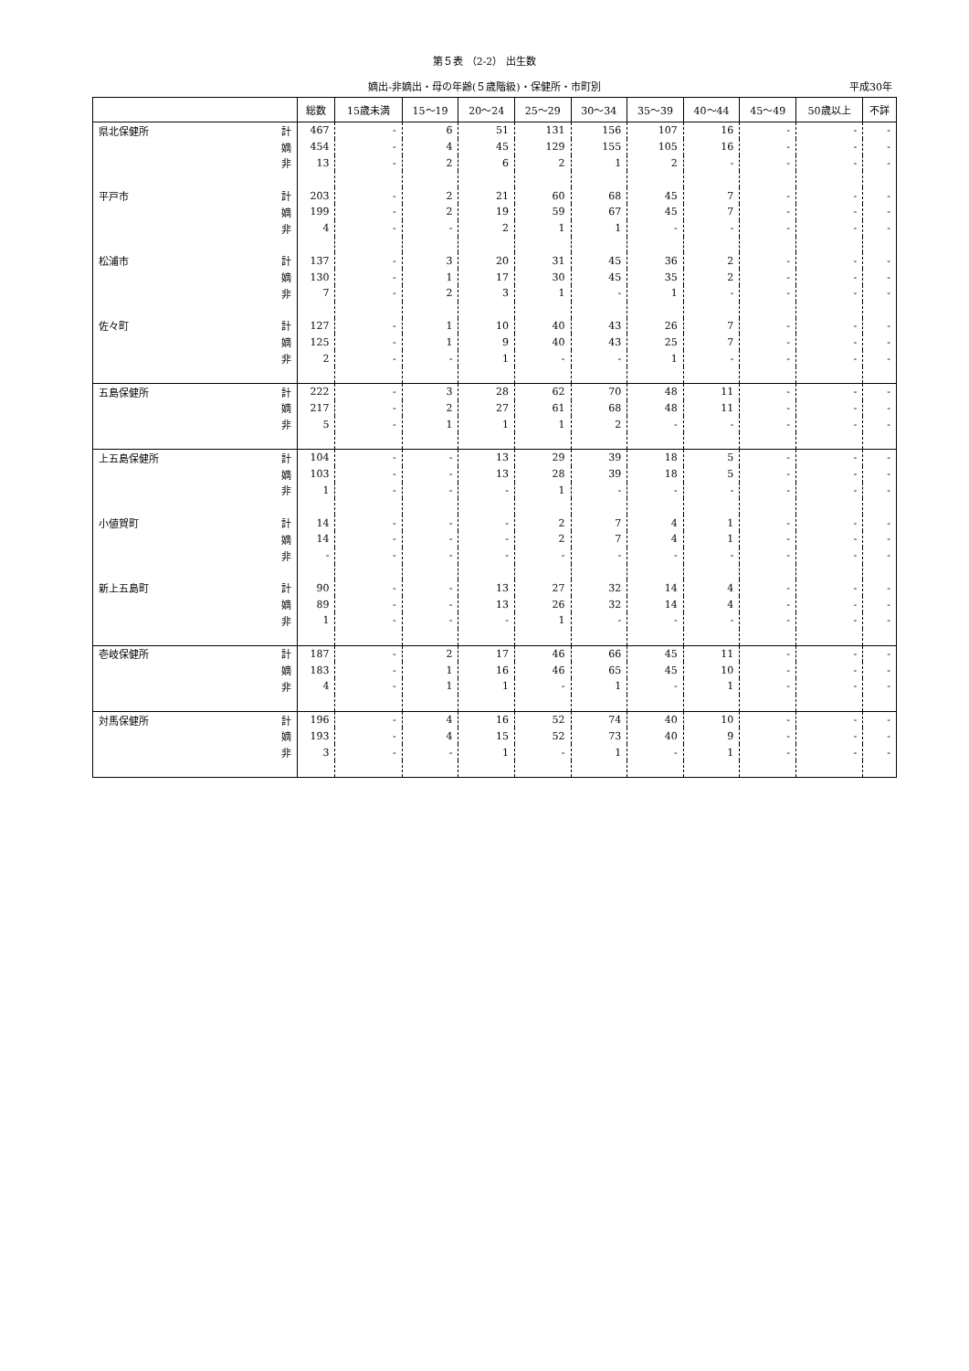第５表 （2-2） 出生数
嫡出-非嫡出・母の年齢(５歳階級)・保健所・市町別 平成30年
| | | 総数 | 15歳未満 | 15～19 | 20～24 | 25～29 | 30～34 | 35～39 | 40～44 | 45～49 | 50歳以上 | 不詳 |
| --- | --- | --- | --- | --- | --- | --- | --- | --- | --- | --- | --- | --- |
| 県北保健所 | 計 | 467 | - | 6 | 51 | 131 | 156 | 107 | 16 | - | - | - |
| | 嫡 | 454 | - | 4 | 45 | 129 | 155 | 105 | 16 | - | - | - |
| | 非 | 13 | - | 2 | 6 | 2 | 1 | 2 | - | - | - | - |
| 平戸市 | 計 | 203 | - | 2 | 21 | 60 | 68 | 45 | 7 | - | - | - |
| | 嫡 | 199 | - | 2 | 19 | 59 | 67 | 45 | 7 | - | - | - |
| | 非 | 4 | - | - | 2 | 1 | 1 | - | - | - | - | - |
| 松浦市 | 計 | 137 | - | 3 | 20 | 31 | 45 | 36 | 2 | - | - | - |
| | 嫡 | 130 | - | 1 | 17 | 30 | 45 | 35 | 2 | - | - | - |
| | 非 | 7 | - | 2 | 3 | 1 | - | 1 | - | - | - | - |
| 佐々町 | 計 | 127 | - | 1 | 10 | 40 | 43 | 26 | 7 | - | - | - |
| | 嫡 | 125 | - | 1 | 9 | 40 | 43 | 25 | 7 | - | - | - |
| | 非 | 2 | - | - | 1 | - | - | 1 | - | - | - | - |
| 五島保健所 | 計 | 222 | - | 3 | 28 | 62 | 70 | 48 | 11 | - | - | - |
| | 嫡 | 217 | - | 2 | 27 | 61 | 68 | 48 | 11 | - | - | - |
| | 非 | 5 | - | 1 | 1 | 1 | 2 | - | - | - | - | - |
| 上五島保健所 | 計 | 104 | - | - | 13 | 29 | 39 | 18 | 5 | - | - | - |
| | 嫡 | 103 | - | - | 13 | 28 | 39 | 18 | 5 | - | - | - |
| | 非 | 1 | - | - | - | 1 | - | - | - | - | - | - |
| 小値賀町 | 計 | 14 | - | - | - | 2 | 7 | 4 | 1 | - | - | - |
| | 嫡 | 14 | - | - | - | 2 | 7 | 4 | 1 | - | - | - |
| | 非 | - | - | - | - | - | - | - | - | - | - | - |
| 新上五島町 | 計 | 90 | - | - | 13 | 27 | 32 | 14 | 4 | - | - | - |
| | 嫡 | 89 | - | - | 13 | 26 | 32 | 14 | 4 | - | - | - |
| | 非 | 1 | - | - | - | 1 | - | - | - | - | - | - |
| 壱岐保健所 | 計 | 187 | - | 2 | 17 | 46 | 66 | 45 | 11 | - | - | - |
| | 嫡 | 183 | - | 1 | 16 | 46 | 65 | 45 | 10 | - | - | - |
| | 非 | 4 | - | 1 | 1 | - | 1 | - | 1 | - | - | - |
| 対馬保健所 | 計 | 196 | - | 4 | 16 | 52 | 74 | 40 | 10 | - | - | - |
| | 嫡 | 193 | - | 4 | 15 | 52 | 73 | 40 | 9 | - | - | - |
| | 非 | 3 | - | - | 1 | - | 1 | - | 1 | - | - | - |